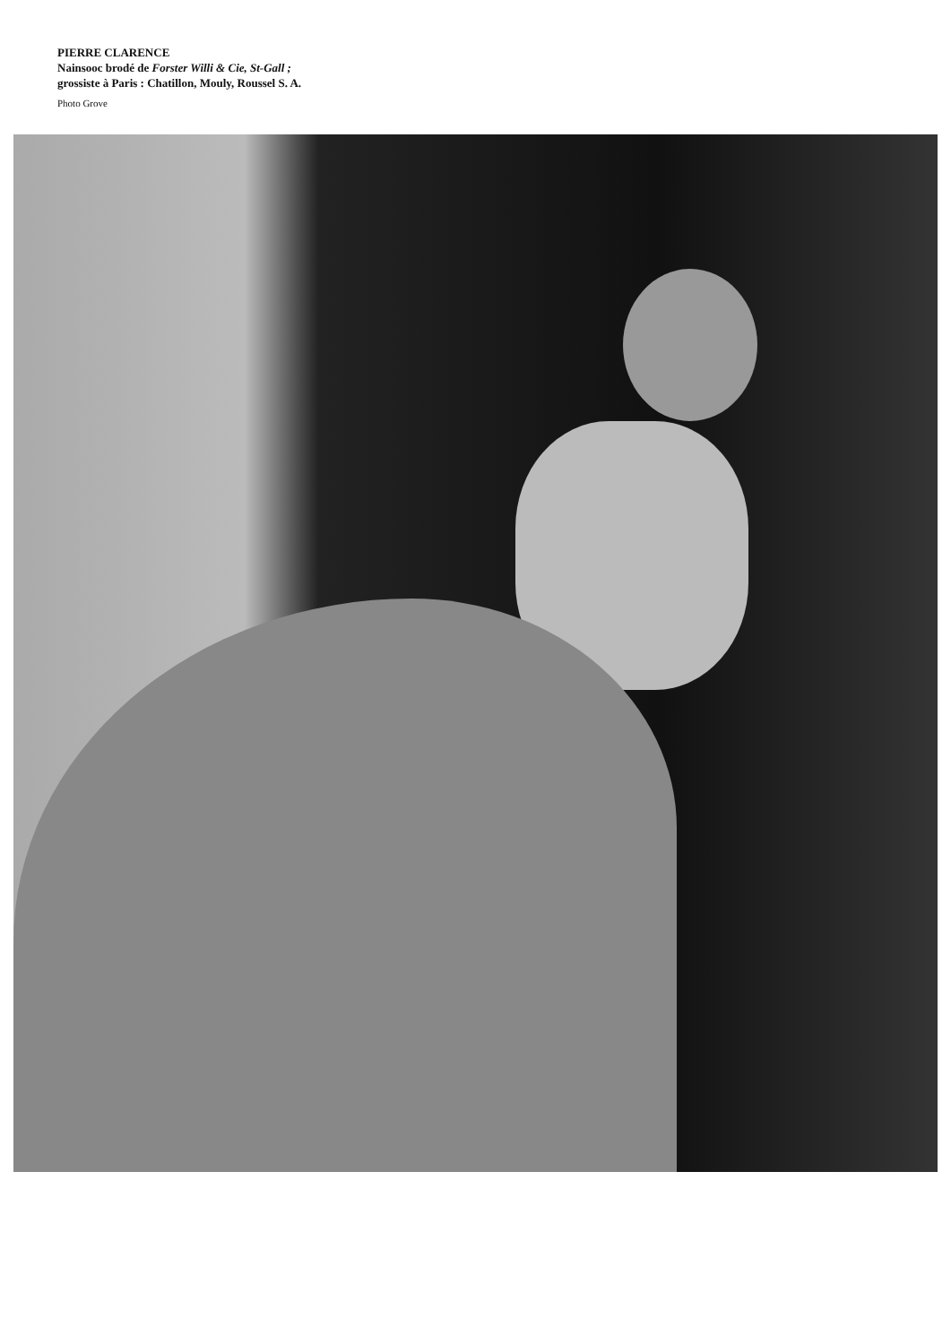PIERRE CLARENCE
Nainsooc brodé de Forster Willi & Cie, St-Gall ;
grossiste à Paris : Chatillon, Mouly, Roussel S. A.
Photo Grove